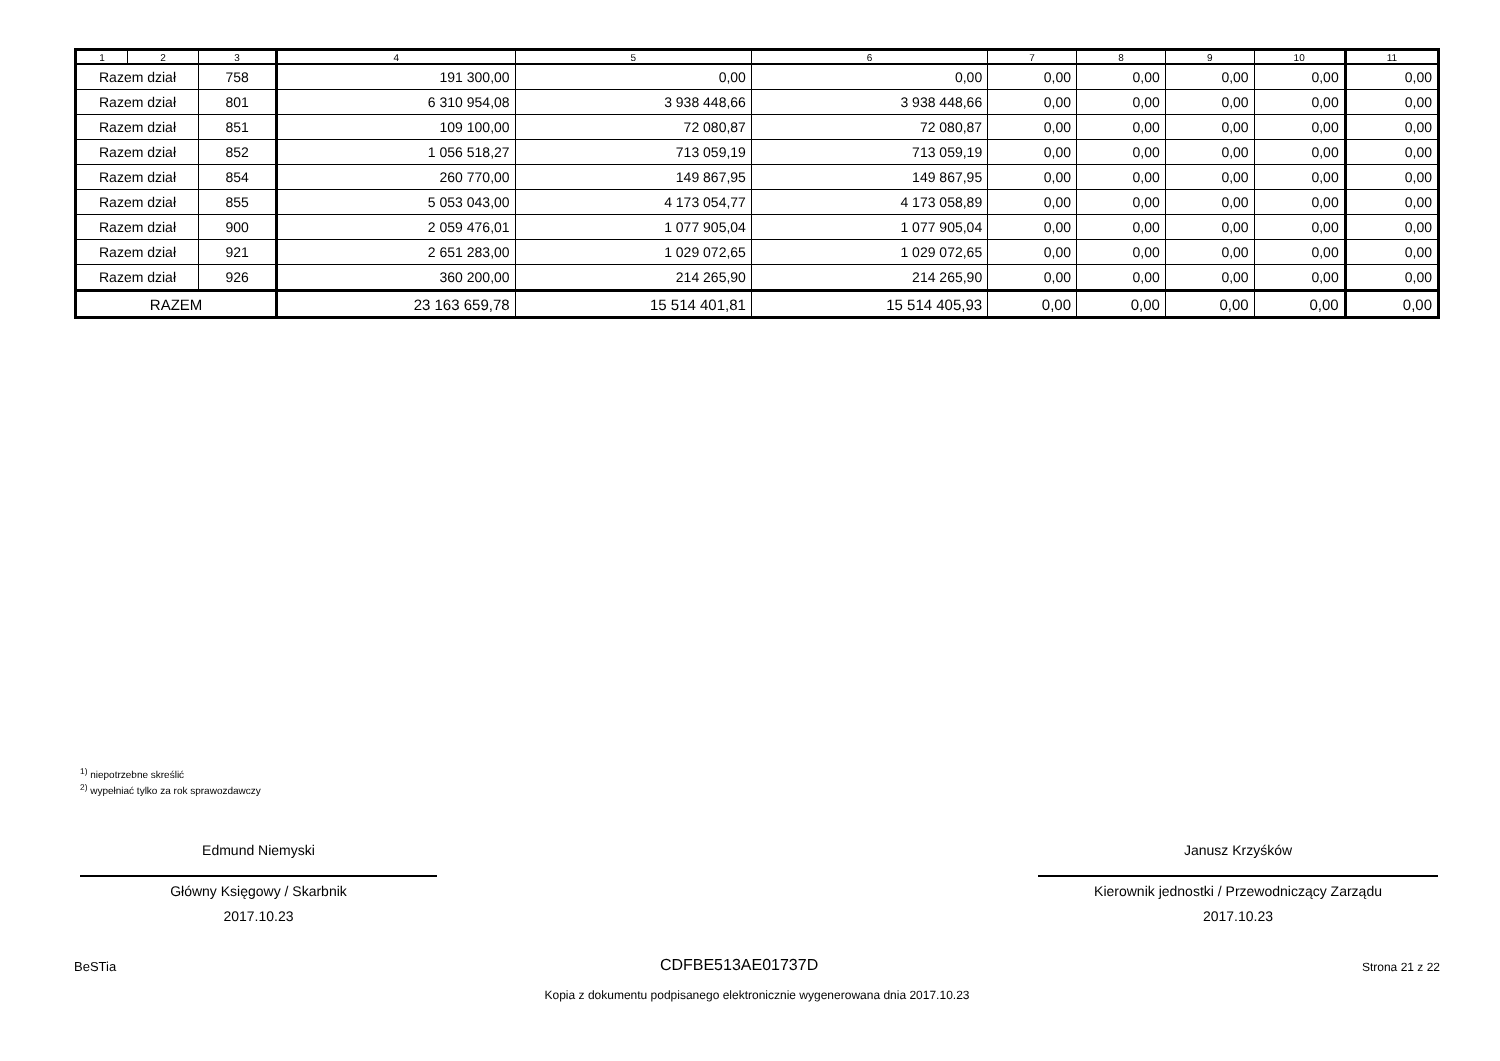| 1 | 2 | 3 | 4 | 5 | 6 | 7 | 8 | 9 | 10 | 11 |
| --- | --- | --- | --- | --- | --- | --- | --- | --- | --- | --- |
| Razem dział | | 758 | 191 300,00 | 0,00 | 0,00 | 0,00 | 0,00 | 0,00 | 0,00 | 0,00 |
| Razem dział | | 801 | 6 310 954,08 | 3 938 448,66 | 3 938 448,66 | 0,00 | 0,00 | 0,00 | 0,00 | 0,00 |
| Razem dział | | 851 | 109 100,00 | 72 080,87 | 72 080,87 | 0,00 | 0,00 | 0,00 | 0,00 | 0,00 |
| Razem dział | | 852 | 1 056 518,27 | 713 059,19 | 713 059,19 | 0,00 | 0,00 | 0,00 | 0,00 | 0,00 |
| Razem dział | | 854 | 260 770,00 | 149 867,95 | 149 867,95 | 0,00 | 0,00 | 0,00 | 0,00 | 0,00 |
| Razem dział | | 855 | 5 053 043,00 | 4 173 054,77 | 4 173 058,89 | 0,00 | 0,00 | 0,00 | 0,00 | 0,00 |
| Razem dział | | 900 | 2 059 476,01 | 1 077 905,04 | 1 077 905,04 | 0,00 | 0,00 | 0,00 | 0,00 | 0,00 |
| Razem dział | | 921 | 2 651 283,00 | 1 029 072,65 | 1 029 072,65 | 0,00 | 0,00 | 0,00 | 0,00 | 0,00 |
| Razem dział | | 926 | 360 200,00 | 214 265,90 | 214 265,90 | 0,00 | 0,00 | 0,00 | 0,00 | 0,00 |
| RAZEM | | | 23 163 659,78 | 15 514 401,81 | 15 514 405,93 | 0,00 | 0,00 | 0,00 | 0,00 | 0,00 |
<sup>1)</sup> niepotrzebne skreślić
<sup>2)</sup> wypełniać tylko za rok sprawozdawczy
Edmund Niemyski
Główny Księgowy / Skarbnik
2017.10.23
Janusz Krzyśków
Kierownik jednostki / Przewodniczący Zarządu
2017.10.23
BeSTia CDFBE513AE01737D Strona 21 z 22
Kopia z dokumentu podpisanego elektronicznie wygenerowana dnia 2017.10.23